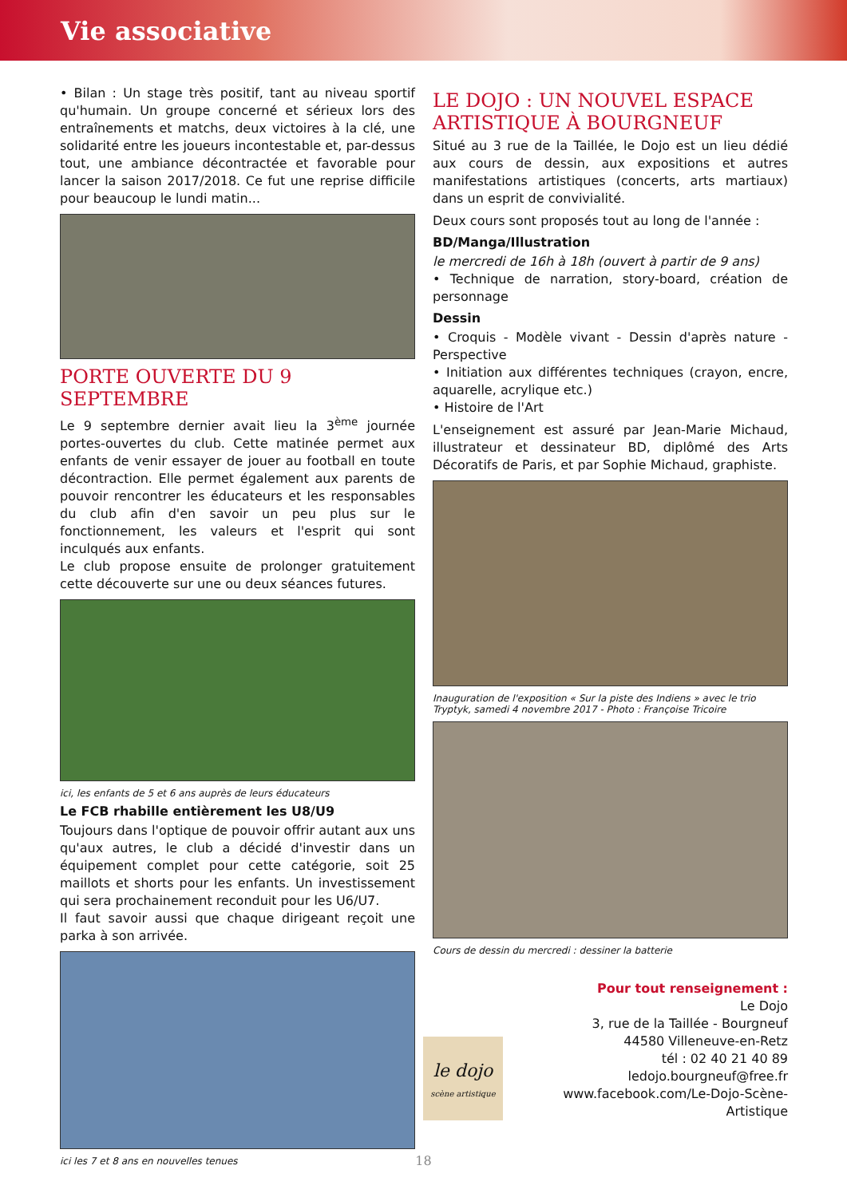Vie associative
• Bilan : Un stage très positif, tant au niveau sportif qu'humain. Un groupe concerné et sérieux lors des entraînements et matchs, deux victoires à la clé, une solidarité entre les joueurs incontestable et, par-dessus tout, une ambiance décontractée et favorable pour lancer la saison 2017/2018. Ce fut une reprise difficile pour beaucoup le lundi matin...
PORTE OUVERTE DU 9 SEPTEMBRE
Le 9 septembre dernier avait lieu la 3<sup>ème</sup> journée portes-ouvertes du club. Cette matinée permet aux enfants de venir essayer de jouer au football en toute décontraction. Elle permet également aux parents de pouvoir rencontrer les éducateurs et les responsables du club afin d'en savoir un peu plus sur le fonctionnement, les valeurs et l'esprit qui sont inculqués aux enfants.
Le club propose ensuite de prolonger gratuitement cette découverte sur une ou deux séances futures.
ici, les enfants de 5 et 6 ans auprès de leurs éducateurs
Le FCB rhabille entièrement les U8/U9
Toujours dans l'optique de pouvoir offrir autant aux uns qu'aux autres, le club a décidé d'investir dans un équipement complet pour cette catégorie, soit 25 maillots et shorts pour les enfants. Un investissement qui sera prochainement reconduit pour les U6/U7.
Il faut savoir aussi que chaque dirigeant reçoit une parka à son arrivée.
ici les 7 et 8 ans en nouvelles tenues
LE DOJO : UN NOUVEL ESPACE ARTISTIQUE À BOURGNEUF
Situé au 3 rue de la Taillée, le Dojo est un lieu dédié aux cours de dessin, aux expositions et autres manifestations artistiques (concerts, arts martiaux) dans un esprit de convivialité.
Deux cours sont proposés tout au long de l'année :
BD/Manga/Illustration
le mercredi de 16h à 18h (ouvert à partir de 9 ans)
• Technique de narration, story-board, création de personnage
Dessin
• Croquis - Modèle vivant - Dessin d'après nature - Perspective
• Initiation aux différentes techniques (crayon, encre, aquarelle, acrylique etc.)
• Histoire de l'Art
L'enseignement est assuré par Jean-Marie Michaud, illustrateur et dessinateur BD, diplômé des Arts Décoratifs de Paris, et par Sophie Michaud, graphiste.
Inauguration de l'exposition « Sur la piste des Indiens » avec le trio Tryptyk, samedi 4 novembre 2017 - Photo : Françoise Tricoire
Cours de dessin du mercredi : dessiner la batterie
le dojo
scène artistique
Pour tout renseignement :
Le Dojo
3, rue de la Taillée - Bourgneuf
44580 Villeneuve-en-Retz
tél : 02 40 21 40 89
ledojo.bourgneuf@free.fr
www.facebook.com/Le-Dojo-Scène-Artistique
18